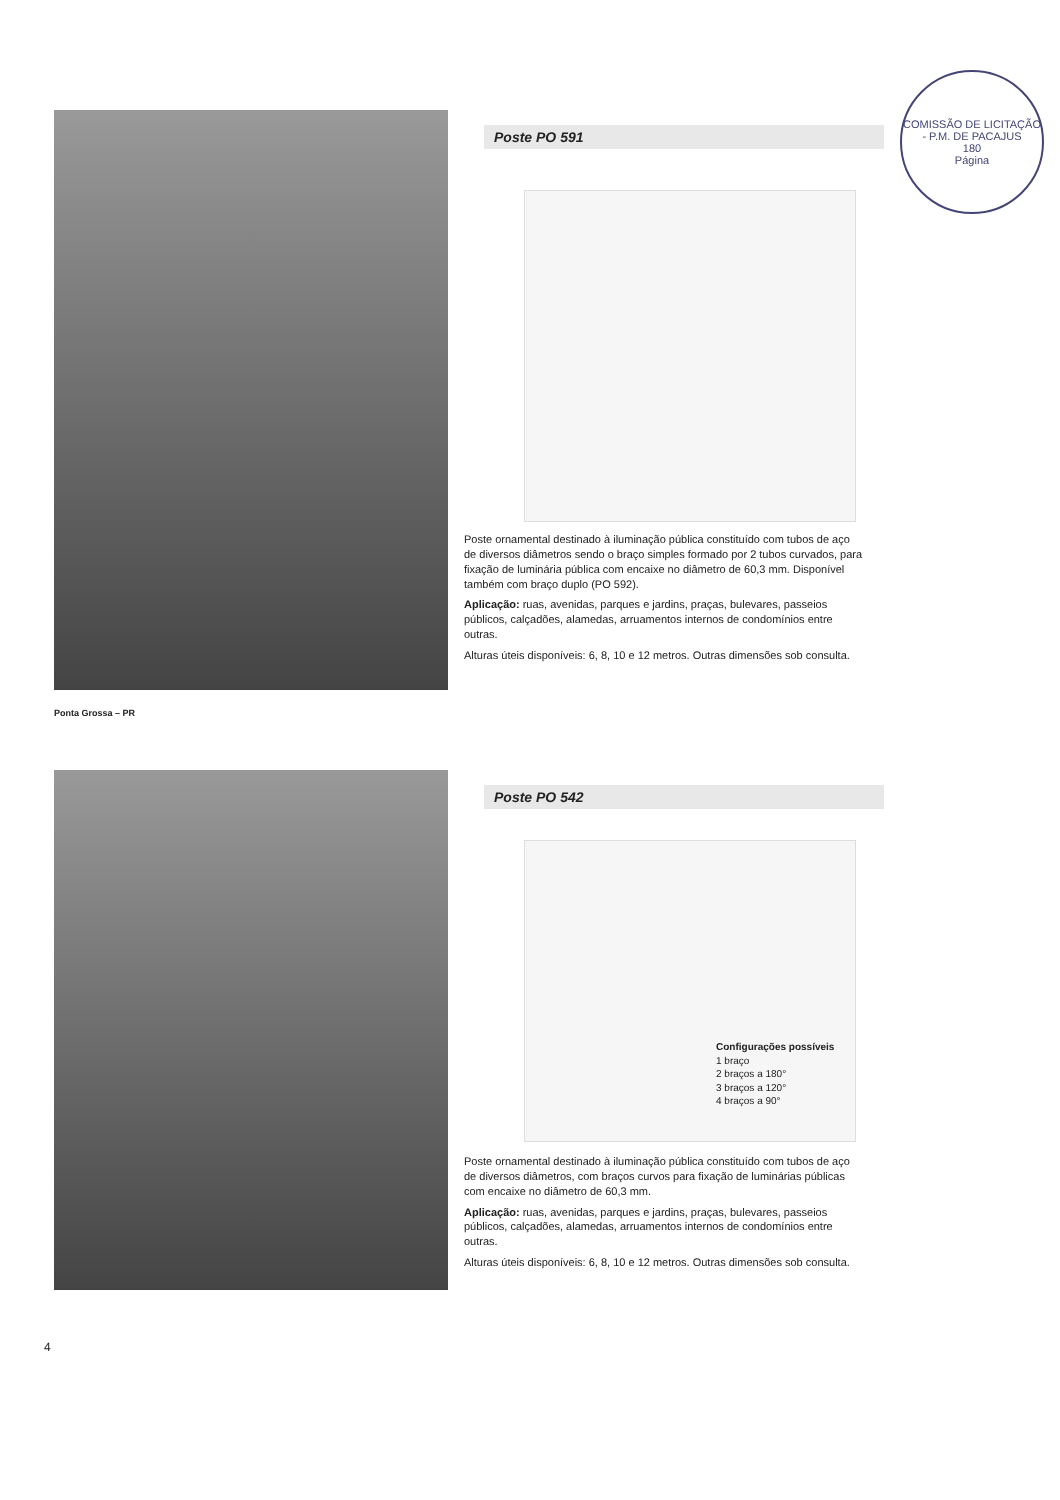COMISSÃO DE LICITAÇÃO - P.M. DE PACAJUS
180
Página
Poste PO 591
Poste ornamental destinado à iluminação pública constituído com tubos de aço de diversos diâmetros sendo o braço simples formado por 2 tubos curvados, para fixação de luminária pública com encaixe no diâmetro de 60,3 mm. Disponível também com braço duplo (PO 592).
Aplicação: ruas, avenidas, parques e jardins, praças, bulevares, passeios públicos, calçadões, alamedas, arruamentos internos de condomínios entre outras.
Alturas úteis disponíveis: 6, 8, 10 e 12 metros. Outras dimensões sob consulta.
Ponta Grossa – PR
Poste PO 542
Configurações possíveis
1 braço
2 braços a 180°
3 braços a 120°
4 braços a 90°
Poste ornamental destinado à iluminação pública constituído com tubos de aço de diversos diâmetros, com braços curvos para fixação de luminárias públicas com encaixe no diâmetro de 60,3 mm.
Aplicação: ruas, avenidas, parques e jardins, praças, bulevares, passeios públicos, calçadões, alamedas, arruamentos internos de condomínios entre outras.
Alturas úteis disponíveis: 6, 8, 10 e 12 metros. Outras dimensões sob consulta.
4